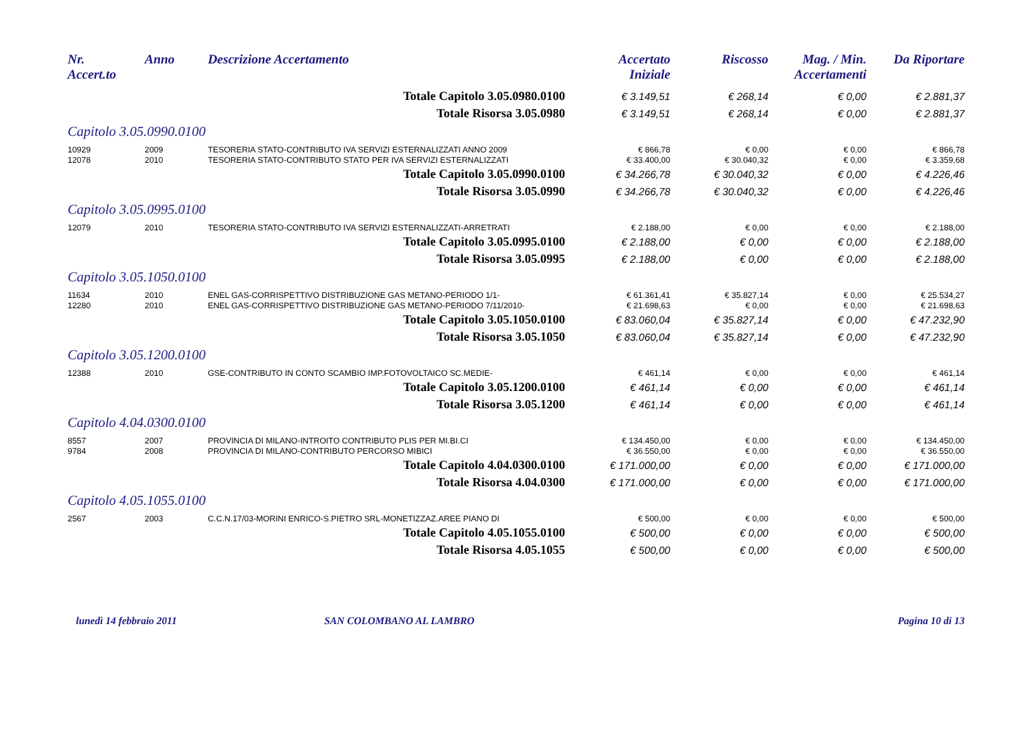| Nr. Accert.to | Anno | Descrizione Accertamento | Accertato Iniziale | Riscosso | Mag. / Min. Accertamenti | Da Riportare |
| --- | --- | --- | --- | --- | --- | --- |
| | | Totale Capitolo 3.05.0980.0100 | € 3.149,51 | € 268,14 | € 0,00 | € 2.881,37 |
| | | Totale Risorsa 3.05.0980 | € 3.149,51 | € 268,14 | € 0,00 | € 2.881,37 |
| Capitolo 3.05.0990.0100 | | | | | | |
| 10929 | 2009 | TESORERIA STATO-CONTRIBUTO IVA SERVIZI ESTERNALIZZATI ANNO 2009 | € 866,78 | € 0,00 | € 0,00 | € 866,78 |
| 12078 | 2010 | TESORERIA STATO-CONTRIBUTO STATO PER IVA SERVIZI ESTERNALIZZATI | € 33.400,00 | € 30.040,32 | € 0,00 | € 3.359,68 |
| | | Totale Capitolo 3.05.0990.0100 | € 34.266,78 | € 30.040,32 | € 0,00 | € 4.226,46 |
| | | Totale Risorsa 3.05.0990 | € 34.266,78 | € 30.040,32 | € 0,00 | € 4.226,46 |
| Capitolo 3.05.0995.0100 | | | | | | |
| 12079 | 2010 | TESORERIA STATO-CONTRIBUTO IVA SERVIZI ESTERNALIZZATI-ARRETRATI | € 2.188,00 | € 0,00 | € 0,00 | € 2.188,00 |
| | | Totale Capitolo 3.05.0995.0100 | € 2.188,00 | € 0,00 | € 0,00 | € 2.188,00 |
| | | Totale Risorsa 3.05.0995 | € 2.188,00 | € 0,00 | € 0,00 | € 2.188,00 |
| Capitolo 3.05.1050.0100 | | | | | | |
| 11634 | 2010 | ENEL GAS-CORRISPETTIVO DISTRIBUZIONE GAS METANO-PERIODO 1/1- | € 61.361,41 | € 35.827,14 | € 0,00 | € 25.534,27 |
| 12280 | 2010 | ENEL GAS-CORRISPETTIVO DISTRIBUZIONE GAS METANO-PERIODO 7/11/2010- | € 21.698,63 | € 0,00 | € 0,00 | € 21.698,63 |
| | | Totale Capitolo 3.05.1050.0100 | € 83.060,04 | € 35.827,14 | € 0,00 | € 47.232,90 |
| | | Totale Risorsa 3.05.1050 | € 83.060,04 | € 35.827,14 | € 0,00 | € 47.232,90 |
| Capitolo 3.05.1200.0100 | | | | | | |
| 12388 | 2010 | GSE-CONTRIBUTO IN CONTO SCAMBIO IMP.FOTOVOLTAICO SC.MEDIE- | € 461,14 | € 0,00 | € 0,00 | € 461,14 |
| | | Totale Capitolo 3.05.1200.0100 | € 461,14 | € 0,00 | € 0,00 | € 461,14 |
| | | Totale Risorsa 3.05.1200 | € 461,14 | € 0,00 | € 0,00 | € 461,14 |
| Capitolo 4.04.0300.0100 | | | | | | |
| 8557 | 2007 | PROVINCIA DI MILANO-INTROITO CONTRIBUTO PLIS PER MI.BI.CI | € 134.450,00 | € 0,00 | € 0,00 | € 134.450,00 |
| 9784 | 2008 | PROVINCIA DI MILANO-CONTRIBUTO PERCORSO MIBICI | € 36.550,00 | € 0,00 | € 0,00 | € 36.550,00 |
| | | Totale Capitolo 4.04.0300.0100 | € 171.000,00 | € 0,00 | € 0,00 | € 171.000,00 |
| | | Totale Risorsa 4.04.0300 | € 171.000,00 | € 0,00 | € 0,00 | € 171.000,00 |
| Capitolo 4.05.1055.0100 | | | | | | |
| 2567 | 2003 | C.C.N.17/03-MORINI ENRICO-S.PIETRO SRL-MONETIZZAZ.AREE PIANO DI | € 500,00 | € 0,00 | € 0,00 | € 500,00 |
| | | Totale Capitolo 4.05.1055.0100 | € 500,00 | € 0,00 | € 0,00 | € 500,00 |
| | | Totale Risorsa 4.05.1055 | € 500,00 | € 0,00 | € 0,00 | € 500,00 |
lunedì 14 febbraio 2011 SAN COLOMBANO AL LAMBRO Pagina 10 di 13